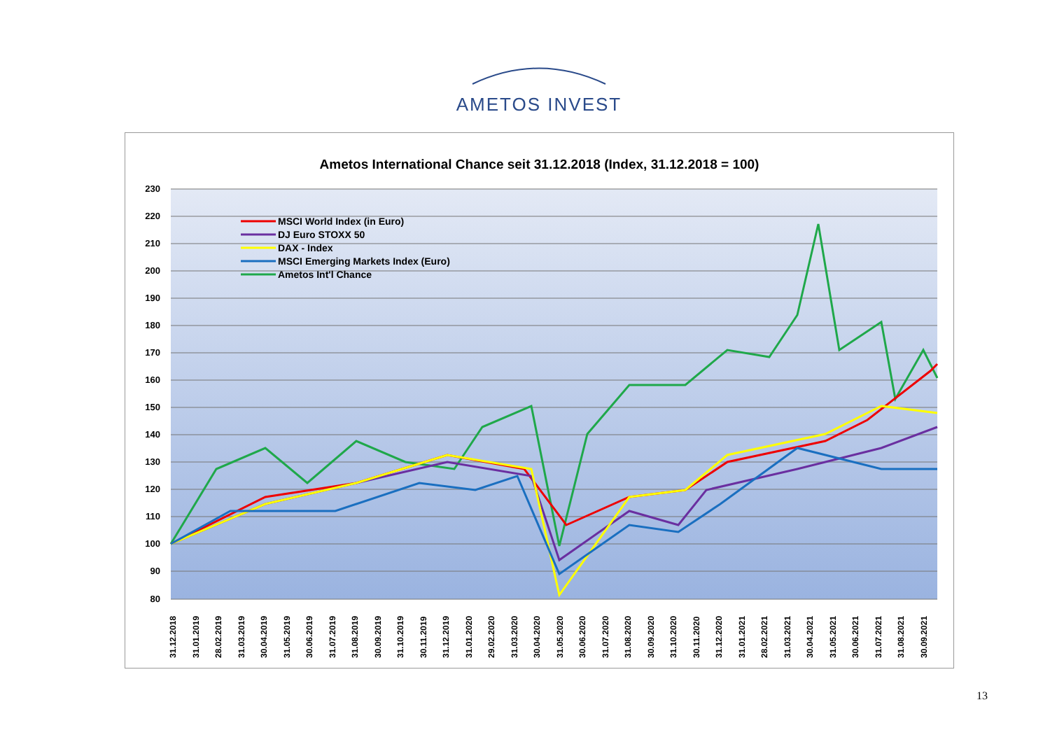AMETOS INVEST
Ametos International Chance seit 31.12.2018 (Index, 31.12.2018 = 100)
230
220
210
200
190
180
170
160
150
140
130
120
110
100
90
80
MSCI World Index (in Euro)
DJ Euro STOXX 50
DAX - Index
MSCI Emerging Markets Index (Euro)
Ametos Int'l Chance
31.12.2018
31.01.2019
28.02.2019
31.03.2019
30.04.2019
31.05.2019
30.06.2019
31.07.2019
31.08.2019
30.09.2019
31.10.2019
30.11.2019
31.12.2019
31.01.2020
29.02.2020
31.03.2020
30.04.2020
31.05.2020
30.06.2020
31.07.2020
31.08.2020
30.09.2020
31.10.2020
30.11.2020
31.12.2020
31.01.2021
28.02.2021
31.03.2021
30.04.2021
31.05.2021
30.06.2021
31.07.2021
31.08.2021
30.09.2021
13